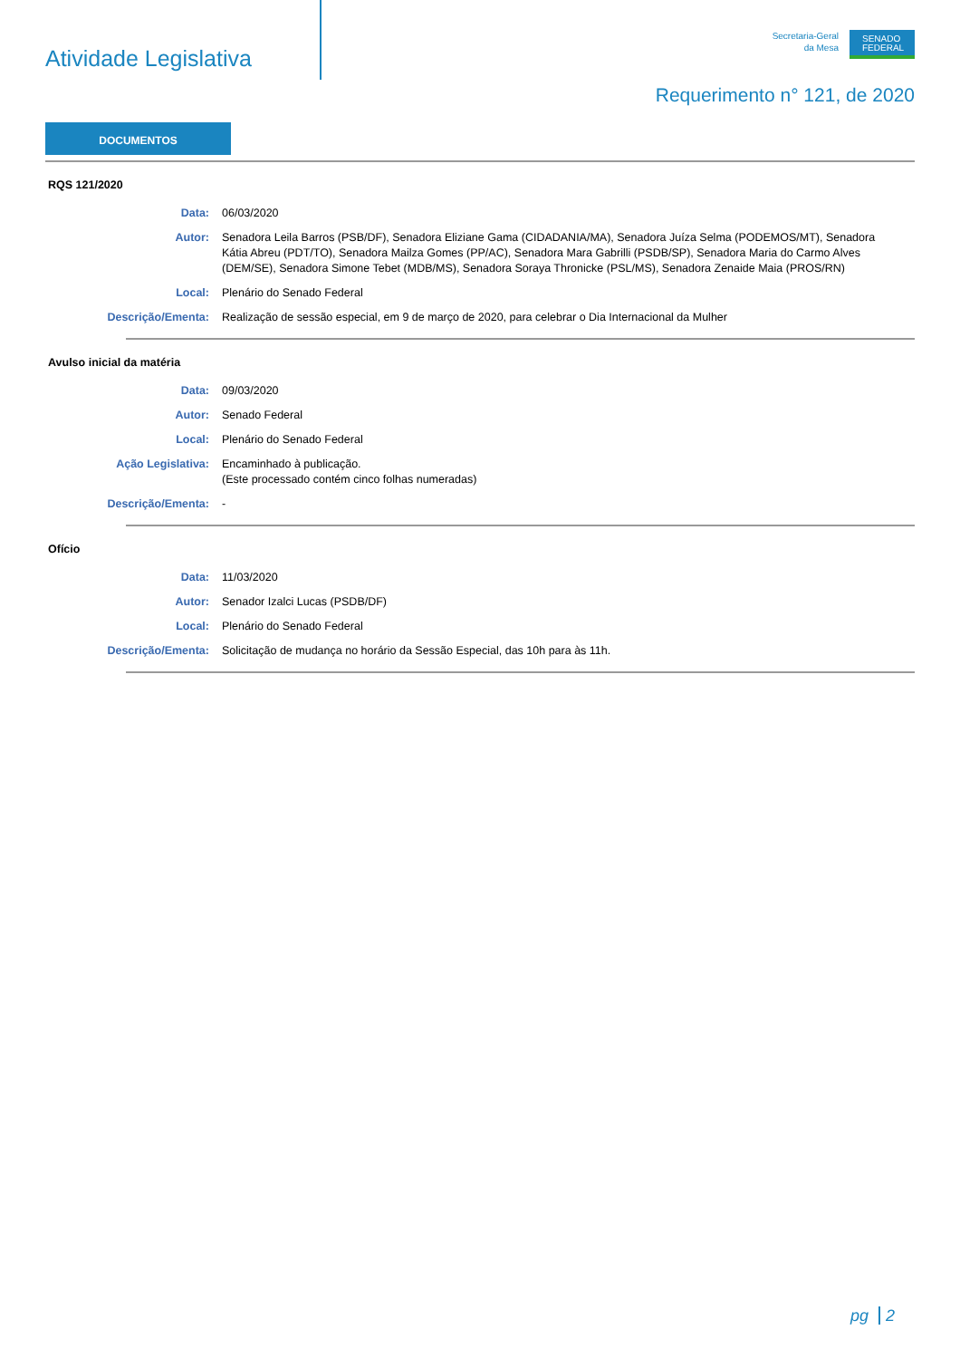Atividade Legislativa
Secretaria-Geral
da Mesa
SENADO FEDERAL
Requerimento n° 121, de 2020
DOCUMENTOS
RQS 121/2020
Data: 06/03/2020
Autor: Senadora Leila Barros (PSB/DF), Senadora Eliziane Gama (CIDADANIA/MA), Senadora Juíza Selma (PODEMOS/MT), Senadora Kátia Abreu (PDT/TO), Senadora Mailza Gomes (PP/AC), Senadora Mara Gabrilli (PSDB/SP), Senadora Maria do Carmo Alves (DEM/SE), Senadora Simone Tebet (MDB/MS), Senadora Soraya Thronicke (PSL/MS), Senadora Zenaide Maia (PROS/RN)
Local: Plenário do Senado Federal
Descrição/Ementa: Realização de sessão especial, em 9 de março de 2020, para celebrar o Dia Internacional da Mulher
Avulso inicial da matéria
Data: 09/03/2020
Autor: Senado Federal
Local: Plenário do Senado Federal
Ação Legislativa: Encaminhado à publicação.
(Este processado contém cinco folhas numeradas)
Descrição/Ementa: -
Ofício
Data: 11/03/2020
Autor: Senador Izalci Lucas (PSDB/DF)
Local: Plenário do Senado Federal
Descrição/Ementa: Solicitação de mudança no horário da Sessão Especial, das 10h para às 11h.
pg 2